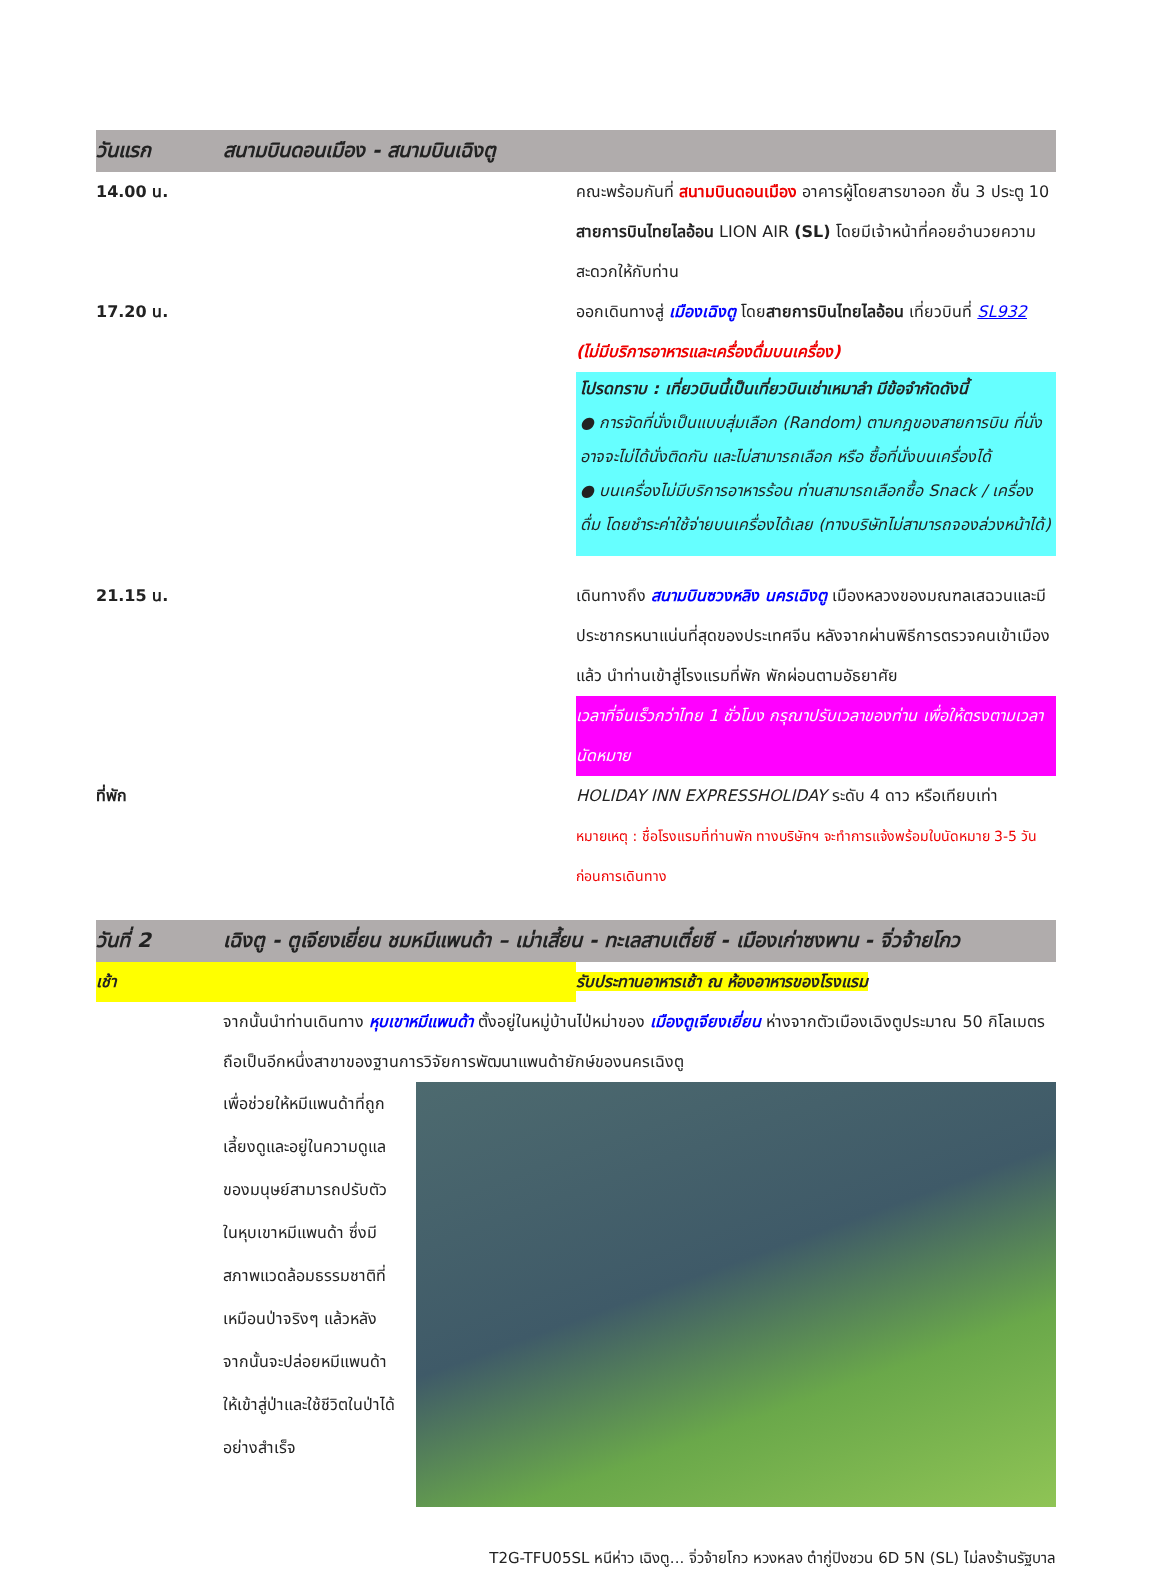วันแรก
สนามบินดอนเมือง - สนามบินเฉิงตู
14.00 น. คณะพร้อมกันที่ สนามบินดอนเมือง อาคารผู้โดยสารขาออก ชั้น 3 ประตู 10 สายการบินไทยไลอ้อน LION AIR (SL) โดยมีเจ้าหน้าที่คอยอำนวยความสะดวกให้กับท่าน
17.20 น. ออกเดินทางสู่ เมืองเฉิงตู โดยสายการบินไทยไลอ้อน เที่ยวบินที่ SL932 (ไม่มีบริการอาหารและเครื่องดื่มบนเครื่อง)
โปรดทราบ : เที่ยวบินนี้เป็นเที่ยวบินเช่าเหมาลำ มีข้อจำกัดดังนี้
● การจัดที่นั่งเป็นแบบสุ่มเลือก (Random) ตามกฎของสายการบิน ที่นั่งอาจจะไม่ได้นั่งติดกัน และไม่สามารถเลือก หรือ ซื้อที่นั่งบนเครื่องได้
● บนเครื่องไม่มีบริการอาหารร้อน ท่านสามารถเลือกซื้อ Snack / เครื่องดื่ม โดยชำระค่าใช้จ่ายบนเครื่องได้เลย (ทางบริษัทไม่สามารถจองล่วงหน้าได้)
21.15 น. เดินทางถึง สนามบินซวงหลิง นครเฉิงตู เมืองหลวงของมณฑลเสฉวนและมีประชากรหนาแน่นที่สุดของประเทศจีน หลังจากผ่านพิธีการตรวจคนเข้าเมืองแล้ว นำท่านเข้าสู่โรงแรมที่พัก พักผ่อนตามอัธยาศัย
เวลาที่จีนเร็วกว่าไทย 1 ชั่วโมง กรุณาปรับเวลาของท่าน เพื่อให้ตรงตามเวลานัดหมาย
ที่พัก HOLIDAY INN EXPRESSHOLIDAY ระดับ 4 ดาว หรือเทียบเท่า
หมายเหตุ : ชื่อโรงแรมที่ท่านพัก ทางบริษัทฯ จะทำการแจ้งพร้อมใบนัดหมาย 3-5 วันก่อนการเดินทาง
วันที่ 2
เฉิงตู - ตูเจียงเยี่ยน ชมหมีแพนด้า – เม่าเสี้ยน - ทะเลสาบเตี๋ยซี - เมืองเก่าซงพาน - จิ่วจ้ายโกว
เช้า รับประทานอาหารเช้า ณ ห้องอาหารของโรงแรม
จากนั้นนำท่านเดินทาง หุบเขาหมีแพนด้า ตั้งอยู่ในหมู่บ้านไป่หม่าของ เมืองตูเจียงเยี่ยน ห่างจากตัวเมืองเฉิงตูประมาณ 50 กิโลเมตร ถือเป็นอีกหนึ่งสาขาของฐานการวิจัยการพัฒนาแพนด้ายักษ์ของนครเฉิงตู
เพื่อช่วยให้หมีแพนด้าที่ถูกเลี้ยงดูและอยู่ในความดูแลของมนุษย์สามารถปรับตัวในหุบเขาหมีแพนด้า ซึ่งมีสภาพแวดล้อมธรรมชาติที่เหมือนป่าจริงๆ แล้วหลังจากนั้นจะปล่อยหมีแพนด้าให้เข้าสู่ป่าและใช้ชีวิตในป่าได้อย่างสำเร็จ
T2G-TFU05SL หนีห่าว เฉิงตู... จิ่วจ้ายโกว หวงหลง ต๋ากู่ปิงชวน 6D 5N (SL) ไม่ลงร้านรัฐบาล